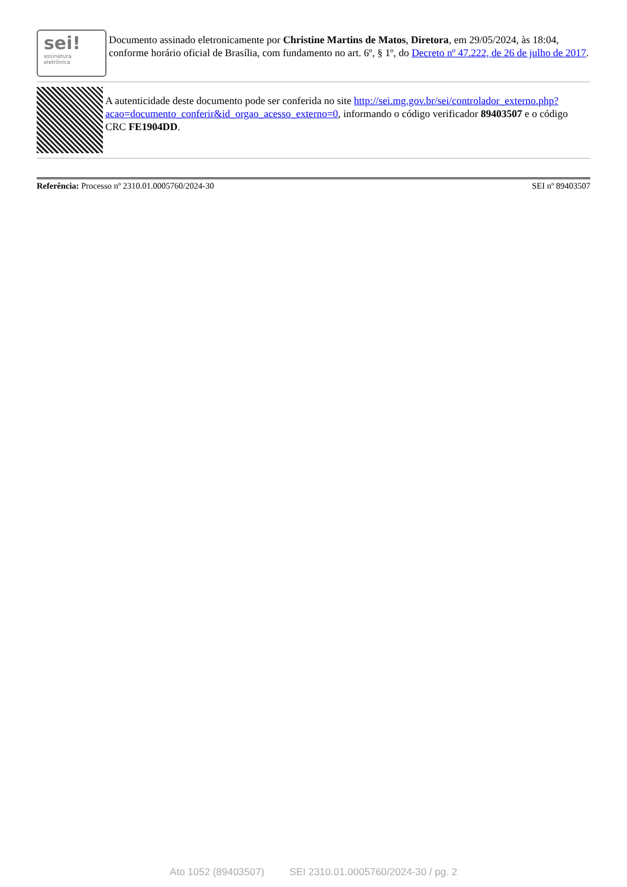sei!
assinatura
eletrônica
Documento assinado eletronicamente por Christine Martins de Matos, Diretora, em 29/05/2024, às 18:04, conforme horário oficial de Brasília, com fundamento no art. 6º, § 1º, do Decreto nº 47.222, de 26 de julho de 2017.
A autenticidade deste documento pode ser conferida no site http://sei.mg.gov.br/sei/controlador_externo.php?acao=documento_conferir&id_orgao_acesso_externo=0, informando o código verificador 89403507 e o código CRC FE1904DD.
Referência: Processo nº 2310.01.0005760/2024-30 SEI nº 89403507
Ato 1052 (89403507) SEI 2310.01.0005760/2024-30 / pg. 2